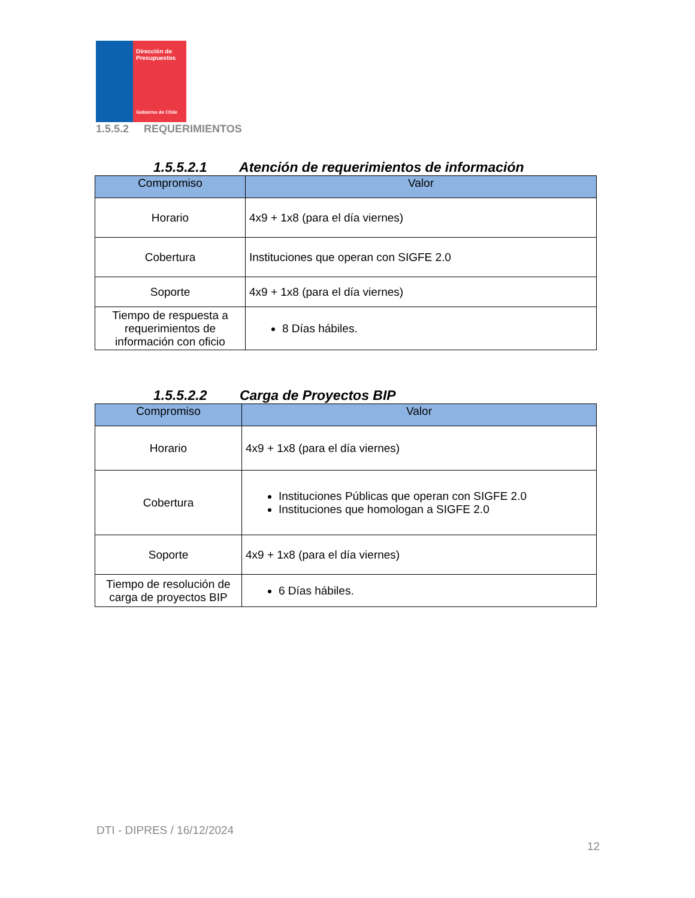Dirección de
Presupuestos
Gobierno de Chile
1.5.5.2 REQUERIMIENTOS
1.5.5.2.1 Atención de requerimientos de información
| Compromiso | Valor |
| --- | --- |
| Horario | 4x9 + 1x8 (para el día viernes) |
| Cobertura | Instituciones que operan con SIGFE 2.0 |
| Soporte | 4x9 + 1x8 (para el día viernes) |
| Tiempo de respuesta a requerimientos de información con oficio | 8 Días hábiles. |
1.5.5.2.2 Carga de Proyectos BIP
| Compromiso | Valor |
| --- | --- |
| Horario | 4x9 + 1x8 (para el día viernes) |
| Cobertura | Instituciones Públicas que operan con SIGFE 2.0 Instituciones que homologan a SIGFE 2.0 |
| Soporte | 4x9 + 1x8 (para el día viernes) |
| Tiempo de resolución de carga de proyectos BIP | 6 Días hábiles. |
DTI - DIPRES / 16/12/2024
12